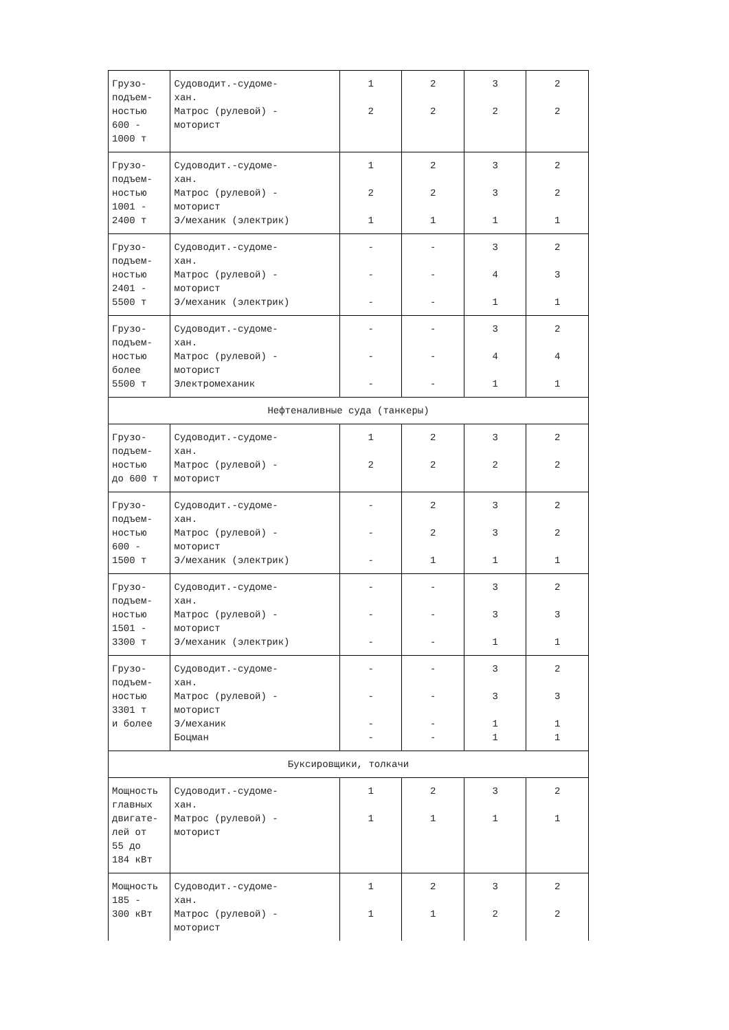| Грузо- подъем- ностью 600 - 1000 т | Судоводит.-судоме- хан. Матрос (рулевой) - моторист | 1 2 | 2 2 | 3 2 | 2 2 |
| Грузо- подъем- ностью 1001 - 2400 т | Судоводит.-судоме- хан. Матрос (рулевой) - моторист Э/механик (электрик) | 1 2 1 | 2 2 1 | 3 3 1 | 2 2 1 |
| Грузо- подъем- ностью 2401 - 5500 т | Судоводит.-судоме- хан. Матрос (рулевой) - моторист Э/механик (электрик) | - - - | - - - | 3 4 1 | 2 3 1 |
| Грузо- подъем- ностью более 5500 т | Судоводит.-судоме- хан. Матрос (рулевой) - моторист Электромеханик | - - - | - - - | 3 4 1 | 2 4 1 |
| Нефтеналивные суда (танкеры) | | | | | |
| Грузо- подъем- ностью до 600 т | Судоводит.-судоме- хан. Матрос (рулевой) - моторист | 1 2 | 2 2 | 3 2 | 2 2 |
| Грузо- подъем- ностью 600 - 1500 т | Судоводит.-судоме- хан. Матрос (рулевой) - моторист Э/механик (электрик) | - - - | 2 2 1 | 3 3 1 | 2 2 1 |
| Грузо- подъем- ностью 1501 - 3300 т | Судоводит.-судоме- хан. Матрос (рулевой) - моторист Э/механик (электрик) | - - - | - - - | 3 3 1 | 2 3 1 |
| Грузо- подъем- ностью 3301 т и более | Судоводит.-судоме- хан. Матрос (рулевой) - моторист Э/механик Боцман | - - - - | - - - - | 3 3 1 1 | 2 3 1 1 |
| Буксировщики, толкачи | | | | | |
| Мощность главных двигате- лей от 55 до 184 кВт | Судоводит.-судоме- хан. Матрос (рулевой) - моторист | 1 1 | 2 1 | 3 1 | 2 1 |
| Мощность 185 - 300 кВт | Судоводит.-судоме- хан. Матрос (рулевой) - моторист | 1 1 | 2 1 | 3 2 | 2 2 |